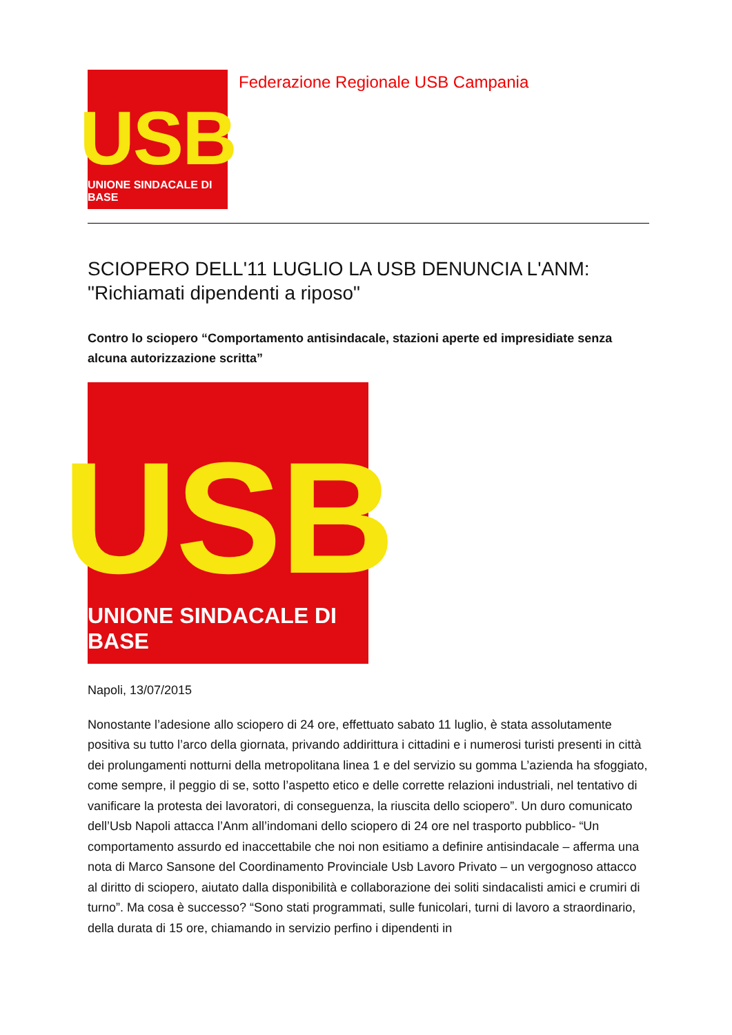USB
UNIONE SINDACALE DI BASE
Federazione Regionale USB Campania
SCIOPERO DELL'11 LUGLIO LA USB DENUNCIA L'ANM: "Richiamati dipendenti a riposo"
Contro lo sciopero “Comportamento antisindacale, stazioni aperte ed impresidiate senza alcuna autorizzazione scritta”
USB
UNIONE SINDACALE DI BASE
Napoli, 13/07/2015
Nonostante l’adesione allo sciopero di 24 ore, effettuato sabato 11 luglio, è stata assolutamente positiva su tutto l’arco della giornata, privando addirittura i cittadini e i numerosi turisti presenti in città dei prolungamenti notturni della metropolitana linea 1 e del servizio su gomma L’azienda ha sfoggiato, come sempre, il peggio di se, sotto l’aspetto etico e delle corrette relazioni industriali, nel tentativo di vanificare la protesta dei lavoratori, di conseguenza, la riuscita dello sciopero”. Un duro comunicato dell’Usb Napoli attacca l’Anm all’indomani dello sciopero di 24 ore nel trasporto pubblico- “Un comportamento assurdo ed inaccettabile che noi non esitiamo a definire antisindacale – afferma una nota di Marco Sansone del Coordinamento Provinciale Usb Lavoro Privato – un vergognoso attacco al diritto di sciopero, aiutato dalla disponibilità e collaborazione dei soliti sindacalisti amici e crumiri di turno”. Ma cosa è successo? “Sono stati programmati, sulle funicolari, turni di lavoro a straordinario, della durata di 15 ore, chiamando in servizio perfino i dipendenti in